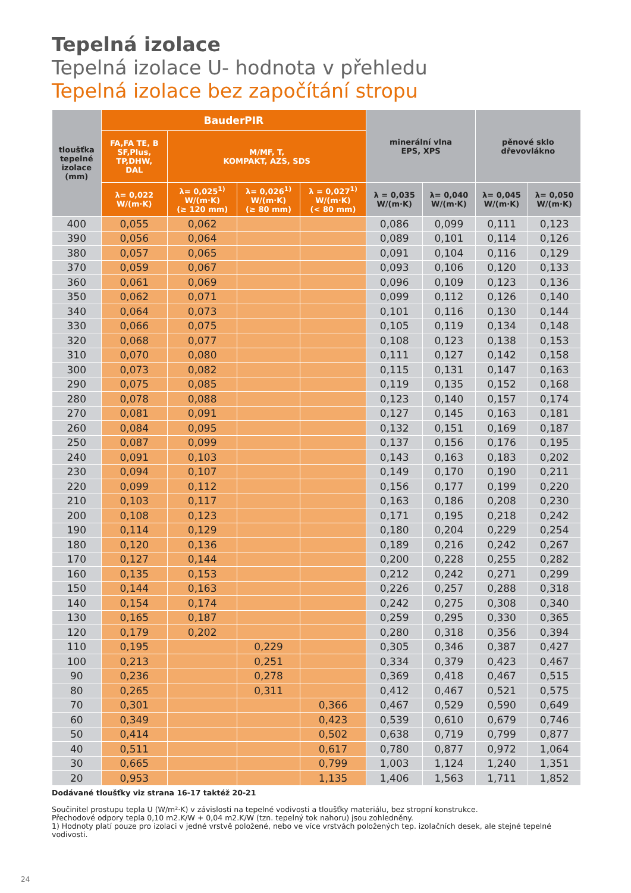Tepelná izolace
Tepelná izolace U- hodnota v přehledu
Tepelná izolace bez započítání stropu
| tloušťka tepelné izolace (mm) | BauderPIR | | | | minerální vlna EPS, XPS | | pěnové sklo dřevovlákno | |
| --- | --- | --- | --- | --- | --- | --- | --- | --- |
| | FA,FA TE, B SF,Plus, TP,DHW, DAL | M/MF, T, KOMPAKT, AZS, SDS | | | | | | |
| | λ= 0,022 W/(m·K) | λ= 0,025<sup>1)</sup> W/(m·K) (≥ 120 mm) | λ= 0,026<sup>1)</sup> W/(m·K) (≥ 80 mm) | λ = 0,027<sup>1)</sup> W/(m·K) (< 80 mm) | λ = 0,035 W/(m·K) | λ= 0,040 W/(m·K) | λ= 0,045 W/(m·K) | λ= 0,050 W/(m·K) |
| 400 | 0,055 | 0,062 | | | 0,086 | 0,099 | 0,111 | 0,123 |
| 390 | 0,056 | 0,064 | | | 0,089 | 0,101 | 0,114 | 0,126 |
| 380 | 0,057 | 0,065 | | | 0,091 | 0,104 | 0,116 | 0,129 |
| 370 | 0,059 | 0,067 | | | 0,093 | 0,106 | 0,120 | 0,133 |
| 360 | 0,061 | 0,069 | | | 0,096 | 0,109 | 0,123 | 0,136 |
| 350 | 0,062 | 0,071 | | | 0,099 | 0,112 | 0,126 | 0,140 |
| 340 | 0,064 | 0,073 | | | 0,101 | 0,116 | 0,130 | 0,144 |
| 330 | 0,066 | 0,075 | | | 0,105 | 0,119 | 0,134 | 0,148 |
| 320 | 0,068 | 0,077 | | | 0,108 | 0,123 | 0,138 | 0,153 |
| 310 | 0,070 | 0,080 | | | 0,111 | 0,127 | 0,142 | 0,158 |
| 300 | 0,073 | 0,082 | | | 0,115 | 0,131 | 0,147 | 0,163 |
| 290 | 0,075 | 0,085 | | | 0,119 | 0,135 | 0,152 | 0,168 |
| 280 | 0,078 | 0,088 | | | 0,123 | 0,140 | 0,157 | 0,174 |
| 270 | 0,081 | 0,091 | | | 0,127 | 0,145 | 0,163 | 0,181 |
| 260 | 0,084 | 0,095 | | | 0,132 | 0,151 | 0,169 | 0,187 |
| 250 | 0,087 | 0,099 | | | 0,137 | 0,156 | 0,176 | 0,195 |
| 240 | 0,091 | 0,103 | | | 0,143 | 0,163 | 0,183 | 0,202 |
| 230 | 0,094 | 0,107 | | | 0,149 | 0,170 | 0,190 | 0,211 |
| 220 | 0,099 | 0,112 | | | 0,156 | 0,177 | 0,199 | 0,220 |
| 210 | 0,103 | 0,117 | | | 0,163 | 0,186 | 0,208 | 0,230 |
| 200 | 0,108 | 0,123 | | | 0,171 | 0,195 | 0,218 | 0,242 |
| 190 | 0,114 | 0,129 | | | 0,180 | 0,204 | 0,229 | 0,254 |
| 180 | 0,120 | 0,136 | | | 0,189 | 0,216 | 0,242 | 0,267 |
| 170 | 0,127 | 0,144 | | | 0,200 | 0,228 | 0,255 | 0,282 |
| 160 | 0,135 | 0,153 | | | 0,212 | 0,242 | 0,271 | 0,299 |
| 150 | 0,144 | 0,163 | | | 0,226 | 0,257 | 0,288 | 0,318 |
| 140 | 0,154 | 0,174 | | | 0,242 | 0,275 | 0,308 | 0,340 |
| 130 | 0,165 | 0,187 | | | 0,259 | 0,295 | 0,330 | 0,365 |
| 120 | 0,179 | 0,202 | | | 0,280 | 0,318 | 0,356 | 0,394 |
| 110 | 0,195 | | 0,229 | | 0,305 | 0,346 | 0,387 | 0,427 |
| 100 | 0,213 | | 0,251 | | 0,334 | 0,379 | 0,423 | 0,467 |
| 90 | 0,236 | | 0,278 | | 0,369 | 0,418 | 0,467 | 0,515 |
| 80 | 0,265 | | 0,311 | | 0,412 | 0,467 | 0,521 | 0,575 |
| 70 | 0,301 | | | 0,366 | 0,467 | 0,529 | 0,590 | 0,649 |
| 60 | 0,349 | | | 0,423 | 0,539 | 0,610 | 0,679 | 0,746 |
| 50 | 0,414 | | | 0,502 | 0,638 | 0,719 | 0,799 | 0,877 |
| 40 | 0,511 | | | 0,617 | 0,780 | 0,877 | 0,972 | 1,064 |
| 30 | 0,665 | | | 0,799 | 1,003 | 1,124 | 1,240 | 1,351 |
| 20 | 0,953 | | | 1,135 | 1,406 | 1,563 | 1,711 | 1,852 |
Dodávané tloušťky viz strana 16-17 taktéž 20-21
Součinitel prostupu tepla U (W/m²·K) v závislosti na tepelné vodivosti a tloušťky materiálu, bez stropní konstrukce.
Přechodové odpory tepla 0,10 m2.K/W + 0,04 m2.K/W (tzn. tepelný tok nahoru) jsou zohledněny.
1) Hodnoty platí pouze pro izolaci v jedné vrstvě položené, nebo ve více vrstvách položených tep. izolačních desek, ale stejné tepelné vodivosti.
24